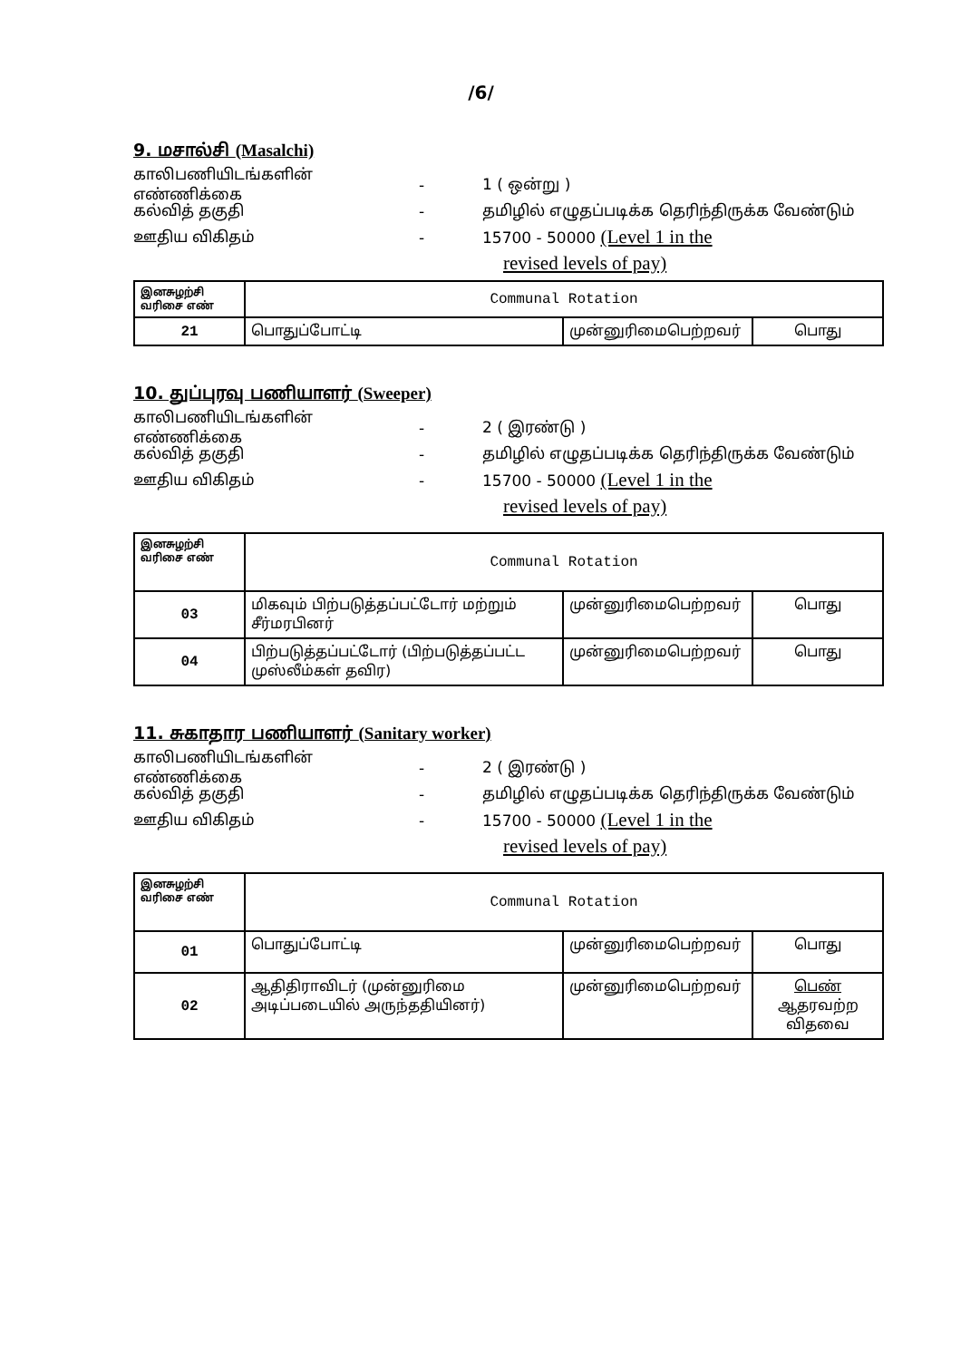/6/
9. மசால்சி (Masalchi)
காலிபணியிடங்களின் எண்ணிக்கை - 1 ( ஒன்று )
கல்வித் தகுதி - தமிழில் எழுதப்படிக்க தெரிந்திருக்க வேண்டும்
ஊதிய விகிதம் - 15700 - 50000 (Level 1 in the
revised levels of pay)
| இனசுழற்சி வரிசை எண் | Communal Rotation | | |
| 21 | பொதுப்போட்டி | முன்னுரிமைபெற்றவர் | பொது |
10. துப்புரவு பணியாளர் (Sweeper)
காலிபணியிடங்களின் எண்ணிக்கை - 2 ( இரண்டு )
கல்வித் தகுதி - தமிழில் எழுதப்படிக்க தெரிந்திருக்க வேண்டும்
ஊதிய விகிதம் - 15700 - 50000 (Level 1 in the
revised levels of pay)
| இனசுழற்சி வரிசை எண் | Communal Rotation | | |
| 03 | மிகவும் பிற்படுத்தப்பட்டோர் மற்றும் சீர்மரபினர் | முன்னுரிமைபெற்றவர் | பொது |
| 04 | பிற்படுத்தப்பட்டோர் (பிற்படுத்தப்பட்ட முஸ்லீம்கள் தவிர) | முன்னுரிமைபெற்றவர் | பொது |
11. சுகாதார பணியாளர் (Sanitary worker)
காலிபணியிடங்களின் எண்ணிக்கை - 2 ( இரண்டு )
கல்வித் தகுதி - தமிழில் எழுதப்படிக்க தெரிந்திருக்க வேண்டும்
ஊதிய விகிதம் - 15700 - 50000 (Level 1 in the
revised levels of pay)
| இனசுழற்சி வரிசை எண் | Communal Rotation | | |
| 01 | பொதுப்போட்டி | முன்னுரிமைபெற்றவர் | பொது |
| 02 | ஆதிதிராவிடர் (முன்னுரிமை அடிப்படையில் அருந்ததியினர்) | முன்னுரிமைபெற்றவர் | பெண் ஆதரவற்ற விதவை |